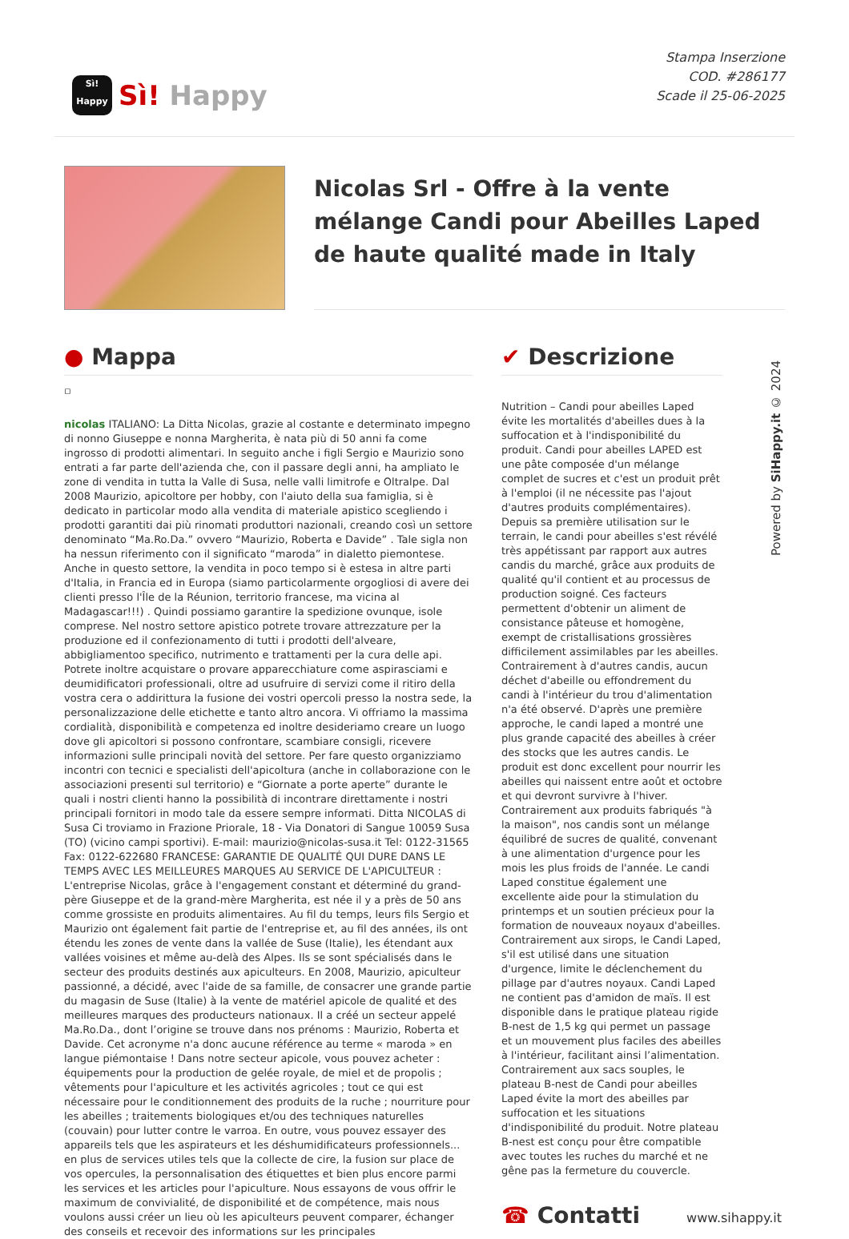Sì!
Happy
Sì! Happy
Stampa Inserzione
COD. #286177
Scade il 25-06-2025
Nicolas Srl - Offre à la vente mélange Candi pour Abeilles Laped de haute qualité made in Italy
● Mappa
▫
nicolas ITALIANO: La Ditta Nicolas, grazie al costante e determinato impegno di nonno Giuseppe e nonna Margherita, è nata più di 50 anni fa come ingrosso di prodotti alimentari. In seguito anche i figli Sergio e Maurizio sono entrati a far parte dell'azienda che, con il passare degli anni, ha ampliato le zone di vendita in tutta la Valle di Susa, nelle valli limitrofe e Oltralpe. Dal 2008 Maurizio, apicoltore per hobby, con l'aiuto della sua famiglia, si è dedicato in particolar modo alla vendita di materiale apistico scegliendo i prodotti garantiti dai più rinomati produttori nazionali, creando così un settore denominato “Ma.Ro.Da.” ovvero “Maurizio, Roberta e Davide” . Tale sigla non ha nessun riferimento con il significato “maroda” in dialetto piemontese. Anche in questo settore, la vendita in poco tempo si è estesa in altre parti d'Italia, in Francia ed in Europa (siamo particolarmente orgogliosi di avere dei clienti presso l'Île de la Réunion, territorio francese, ma vicina al Madagascar!!!) . Quindi possiamo garantire la spedizione ovunque, isole comprese. Nel nostro settore apistico potrete trovare attrezzature per la produzione ed il confezionamento di tutti i prodotti dell'alveare, abbigliamentoo specifico, nutrimento e trattamenti per la cura delle api. Potrete inoltre acquistare o provare apparecchiature come aspirasciami e deumidificatori professionali, oltre ad usufruire di servizi come il ritiro della vostra cera o addirittura la fusione dei vostri opercoli presso la nostra sede, la personalizzazione delle etichette e tanto altro ancora. Vi offriamo la massima cordialità, disponibilità e competenza ed inoltre desideriamo creare un luogo dove gli apicoltori si possono confrontare, scambiare consigli, ricevere informazioni sulle principali novità del settore. Per fare questo organizziamo incontri con tecnici e specialisti dell'apicoltura (anche in collaborazione con le associazioni presenti sul territorio) e “Giornate a porte aperte” durante le quali i nostri clienti hanno la possibilità di incontrare direttamente i nostri principali fornitori in modo tale da essere sempre informati. Ditta NICOLAS di Susa Ci troviamo in Frazione Priorale, 18 - Via Donatori di Sangue 10059 Susa (TO) (vicino campi sportivi). E-mail: maurizio@nicolas-susa.it Tel: 0122-31565 Fax: 0122-622680 FRANCESE: GARANTIE DE QUALITÉ QUI DURE DANS LE TEMPS AVEC LES MEILLEURES MARQUES AU SERVICE DE L'APICULTEUR : L'entreprise Nicolas, grâce à l'engagement constant et déterminé du grand-père Giuseppe et de la grand-mère Margherita, est née il y a près de 50 ans comme grossiste en produits alimentaires. Au fil du temps, leurs fils Sergio et Maurizio ont également fait partie de l'entreprise et, au fil des années, ils ont étendu les zones de vente dans la vallée de Suse (Italie), les étendant aux vallées voisines et même au-delà des Alpes. Ils se sont spécialisés dans le secteur des produits destinés aux apiculteurs. En 2008, Maurizio, apiculteur passionné, a décidé, avec l'aide de sa famille, de consacrer une grande partie du magasin de Suse (Italie) à la vente de matériel apicole de qualité et des meilleures marques des producteurs nationaux. Il a créé un secteur appelé Ma.Ro.Da., dont l’origine se trouve dans nos prénoms : Maurizio, Roberta et Davide. Cet acronyme n'a donc aucune référence au terme « maroda » en langue piémontaise ! Dans notre secteur apicole, vous pouvez acheter : équipements pour la production de gelée royale, de miel et de propolis ; vêtements pour l'apiculture et les activités agricoles ; tout ce qui est nécessaire pour le conditionnement des produits de la ruche ; nourriture pour les abeilles ; traitements biologiques et/ou des techniques naturelles (couvain) pour lutter contre le varroa. En outre, vous pouvez essayer des appareils tels que les aspirateurs et les déshumidificateurs professionnels... en plus de services utiles tels que la collecte de cire, la fusion sur place de vos opercules, la personnalisation des étiquettes et bien plus encore parmi les services et les articles pour l'apiculture. Nous essayons de vous offrir le maximum de convivialité, de disponibilité et de compétence, mais nous voulons aussi créer un lieu où les apiculteurs peuvent comparer, échanger des conseils et recevoir des informations sur les principales
✔ Descrizione
Nutrition – Candi pour abeilles Laped évite les mortalités d'abeilles dues à la suffocation et à l'indisponibilité du produit. Candi pour abeilles LAPED est une pâte composée d'un mélange complet de sucres et c'est un produit prêt à l'emploi (il ne nécessite pas l'ajout d'autres produits complémentaires). Depuis sa première utilisation sur le terrain, le candi pour abeilles s'est révélé très appétissant par rapport aux autres candis du marché, grâce aux produits de qualité qu'il contient et au processus de production soigné. Ces facteurs permettent d'obtenir un aliment de consistance pâteuse et homogène, exempt de cristallisations grossières difficilement assimilables par les abeilles. Contrairement à d'autres candis, aucun déchet d'abeille ou effondrement du candi à l'intérieur du trou d'alimentation n'a été observé. D'après une première approche, le candi laped a montré une plus grande capacité des abeilles à créer des stocks que les autres candis. Le produit est donc excellent pour nourrir les abeilles qui naissent entre août et octobre et qui devront survivre à l'hiver. Contrairement aux produits fabriqués "à la maison", nos candis sont un mélange équilibré de sucres de qualité, convenant à une alimentation d'urgence pour les mois les plus froids de l'année. Le candi Laped constitue également une excellente aide pour la stimulation du printemps et un soutien précieux pour la formation de nouveaux noyaux d'abeilles. Contrairement aux sirops, le Candi Laped, s'il est utilisé dans une situation d'urgence, limite le déclenchement du pillage par d'autres noyaux. Candi Laped ne contient pas d'amidon de maïs. Il est disponible dans le pratique plateau rigide B-nest de 1,5 kg qui permet un passage et un mouvement plus faciles des abeilles à l'intérieur, facilitant ainsi l’alimentation. Contrairement aux sacs souples, le plateau B-nest de Candi pour abeilles Laped évite la mort des abeilles par suffocation et les situations d'indisponibilité du produit. Notre plateau B-nest est conçu pour être compatible avec toutes les ruches du marché et ne gêne pas la fermeture du couvercle.
☎ Contatti
www.sihappy.it
Powered by SiHappy.it © 2024